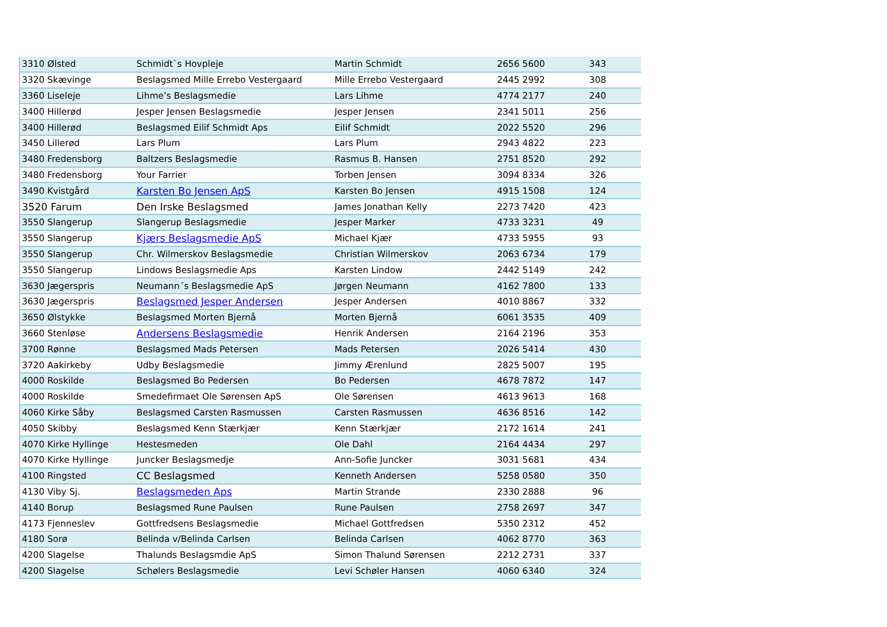| 3310 Ølsted | Schmidt`s Hovpleje | Martin Schmidt | 2656 5600 | 343 |
| 3320 Skævinge | Beslagsmed Mille Errebo Vestergaard | Mille Errebo Vestergaard | 2445 2992 | 308 |
| 3360 Liseleje | Lihme’s Beslagsmedie | Lars Lihme | 4774 2177 | 240 |
| 3400 Hillerød | Jesper Jensen Beslagsmedie | Jesper Jensen | 2341 5011 | 256 |
| 3400 Hillerød | Beslagsmed Eilif Schmidt Aps | Eilif Schmidt | 2022 5520 | 296 |
| 3450 Lillerød | Lars Plum | Lars Plum | 2943 4822 | 223 |
| 3480 Fredensborg | Baltzers Beslagsmedie | Rasmus B. Hansen | 2751 8520 | 292 |
| 3480 Fredensborg | Your Farrier | Torben Jensen | 3094 8334 | 326 |
| 3490 Kvistgård | Karsten Bo Jensen ApS | Karsten Bo Jensen | 4915 1508 | 124 |
| 3520 Farum | Den Irske Beslagsmed | James Jonathan Kelly | 2273 7420 | 423 |
| 3550 Slangerup | Slangerup Beslagsmedie | Jesper Marker | 4733 3231 | 49 |
| 3550 Slangerup | Kjærs Beslagsmedie ApS | Michael Kjær | 4733 5955 | 93 |
| 3550 Slangerup | Chr. Wilmerskov Beslagsmedie | Christian Wilmerskov | 2063 6734 | 179 |
| 3550 Slangerup | Lindows Beslagsmedie Aps | Karsten Lindow | 2442 5149 | 242 |
| 3630 Jægerspris | Neumann´s Beslagsmedie ApS | Jørgen Neumann | 4162 7800 | 133 |
| 3630 Jægerspris | Beslagsmed Jesper Andersen | Jesper Andersen | 4010 8867 | 332 |
| 3650 Ølstykke | Beslagsmed Morten Bjernå | Morten Bjernå | 6061 3535 | 409 |
| 3660 Stenløse | Andersens Beslagsmedie | Henrik Andersen | 2164 2196 | 353 |
| 3700 Rønne | Beslagsmed Mads Petersen | Mads Petersen | 2026 5414 | 430 |
| 3720 Aakirkeby | Udby Beslagsmedie | Jimmy Ærenlund | 2825 5007 | 195 |
| 4000 Roskilde | Beslagsmed Bo Pedersen | Bo Pedersen | 4678 7872 | 147 |
| 4000 Roskilde | Smedefirmaet Ole Sørensen ApS | Ole Sørensen | 4613 9613 | 168 |
| 4060 Kirke Såby | Beslagsmed Carsten Rasmussen | Carsten Rasmussen | 4636 8516 | 142 |
| 4050 Skibby | Beslagsmed Kenn Stærkjær | Kenn Stærkjær | 2172 1614 | 241 |
| 4070 Kirke Hyllinge | Hestesmeden | Ole Dahl | 2164 4434 | 297 |
| 4070 Kirke Hyllinge | Juncker Beslagsmedje | Ann-Sofie Juncker | 3031 5681 | 434 |
| 4100 Ringsted | CC Beslagsmed | Kenneth Andersen | 5258 0580 | 350 |
| 4130 Viby Sj. | Beslagsmeden Aps | Martin Strande | 2330 2888 | 96 |
| 4140 Borup | Beslagsmed Rune Paulsen | Rune Paulsen | 2758 2697 | 347 |
| 4173 Fjenneslev | Gottfredsens Beslagsmedie | Michael Gottfredsen | 5350 2312 | 452 |
| 4180 Sorø | Belinda v/Belinda Carlsen | Belinda Carlsen | 4062 8770 | 363 |
| 4200 Slagelse | Thalunds Beslagsmdie ApS | Simon Thalund Sørensen | 2212 2731 | 337 |
| 4200 Slagelse | Schølers Beslagsmedie | Levi Schøler Hansen | 4060 6340 | 324 |